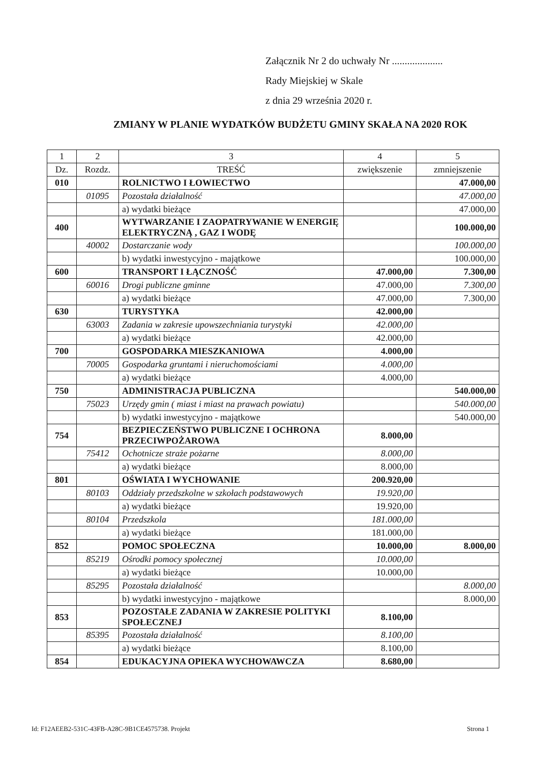Załącznik Nr 2 do uchwały Nr ....................
Rady Miejskiej w Skale
z dnia 29 września 2020 r.
ZMIANY W PLANIE WYDATKÓW BUDŻETU GMINY SKAŁA NA 2020 ROK
| 1 | 2 | 3 | 4 | 5 |
| --- | --- | --- | --- | --- |
| Dz. | Rozdz. | TREŚĆ | zwiększenie | zmniejszenie |
| 010 | | ROLNICTWO I ŁOWIECTWO | | 47.000,00 |
| | 01095 | Pozostała działalność | | 47.000,00 |
| | | a) wydatki bieżące | | 47.000,00 |
| 400 | | WYTWARZANIE I ZAOPATRYWANIE W ENERGIĘ ELEKTRYCZNĄ , GAZ I WODĘ | | 100.000,00 |
| | 40002 | Dostarczanie wody | | 100.000,00 |
| | | b) wydatki inwestycyjno - majątkowe | | 100.000,00 |
| 600 | | TRANSPORT I ŁĄCZNOŚĆ | 47.000,00 | 7.300,00 |
| | 60016 | Drogi publiczne gminne | 47.000,00 | 7.300,00 |
| | | a) wydatki bieżące | 47.000,00 | 7.300,00 |
| 630 | | TURYSTYKA | 42.000,00 | |
| | 63003 | Zadania w zakresie upowszechniania turystyki | 42.000,00 | |
| | | a) wydatki bieżące | 42.000,00 | |
| 700 | | GOSPODARKA MIESZKANIOWA | 4.000,00 | |
| | 70005 | Gospodarka gruntami i nieruchomościami | 4.000,00 | |
| | | a) wydatki bieżące | 4.000,00 | |
| 750 | | ADMINISTRACJA PUBLICZNA | | 540.000,00 |
| | 75023 | Urzędy gmin ( miast i miast na prawach powiatu) | | 540.000,00 |
| | | b) wydatki inwestycyjno - majątkowe | | 540.000,00 |
| 754 | | BEZPIECZEŃSTWO PUBLICZNE I OCHRONA PRZECIWPOŻAROWA | 8.000,00 | |
| | 75412 | Ochotnicze straże pożarne | 8.000,00 | |
| | | a) wydatki bieżące | 8.000,00 | |
| 801 | | OŚWIATA I WYCHOWANIE | 200.920,00 | |
| | 80103 | Oddziały przedszkolne w szkołach podstawowych | 19.920,00 | |
| | | a) wydatki bieżące | 19.920,00 | |
| | 80104 | Przedszkola | 181.000,00 | |
| | | a) wydatki bieżące | 181.000,00 | |
| 852 | | POMOC SPOŁECZNA | 10.000,00 | 8.000,00 |
| | 85219 | Ośrodki pomocy społecznej | 10.000,00 | |
| | | a) wydatki bieżące | 10.000,00 | |
| | 85295 | Pozostała działalność | | 8.000,00 |
| | | b) wydatki inwestycyjno - majątkowe | | 8.000,00 |
| 853 | | POZOSTAŁE ZADANIA W ZAKRESIE POLITYKI SPOŁECZNEJ | 8.100,00 | |
| | 85395 | Pozostała działalność | 8.100,00 | |
| | | a) wydatki bieżące | 8.100,00 | |
| 854 | | EDUKACYJNA OPIEKA WYCHOWAWCZA | 8.680,00 | |
Id: F12AEEB2-531C-43FB-A28C-9B1CE4575738. Projekt Strona 1